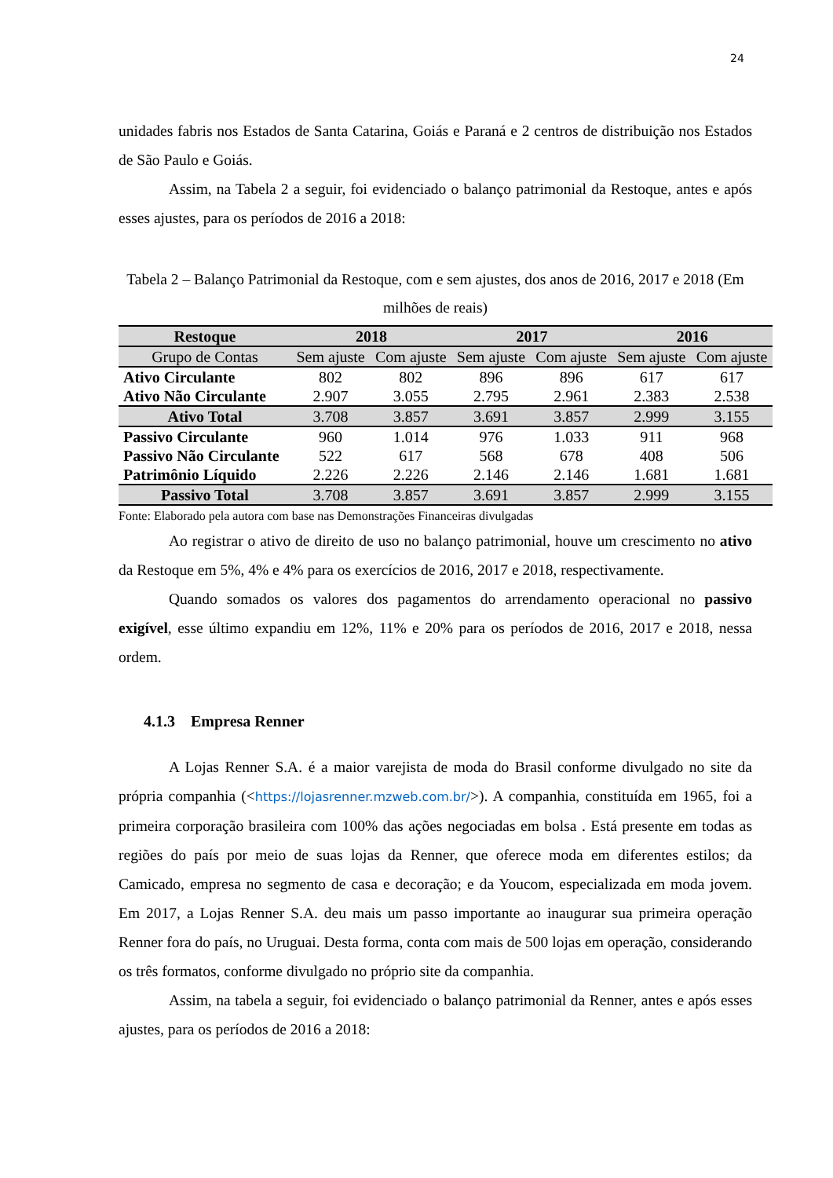24
unidades fabris nos Estados de Santa Catarina, Goiás e Paraná e 2 centros de distribuição nos Estados de São Paulo e Goiás.
Assim, na Tabela 2 a seguir, foi evidenciado o balanço patrimonial da Restoque, antes e após esses ajustes, para os períodos de 2016 a 2018:
Tabela 2 – Balanço Patrimonial da Restoque, com e sem ajustes, dos anos de 2016, 2017 e 2018 (Em milhões de reais)
| Restoque | 2018 | | 2017 | | 2016 | |
| --- | --- | --- | --- | --- | --- | --- |
| Grupo de Contas | Sem ajuste | Com ajuste | Sem ajuste | Com ajuste | Sem ajuste | Com ajuste |
| Ativo Circulante | 802 | 802 | 896 | 896 | 617 | 617 |
| Ativo Não Circulante | 2.907 | 3.055 | 2.795 | 2.961 | 2.383 | 2.538 |
| Ativo Total | 3.708 | 3.857 | 3.691 | 3.857 | 2.999 | 3.155 |
| Passivo Circulante | 960 | 1.014 | 976 | 1.033 | 911 | 968 |
| Passivo Não Circulante | 522 | 617 | 568 | 678 | 408 | 506 |
| Patrimônio Líquido | 2.226 | 2.226 | 2.146 | 2.146 | 1.681 | 1.681 |
| Passivo Total | 3.708 | 3.857 | 3.691 | 3.857 | 2.999 | 3.155 |
Fonte: Elaborado pela autora com base nas Demonstrações Financeiras divulgadas
Ao registrar o ativo de direito de uso no balanço patrimonial, houve um crescimento no ativo da Restoque em 5%, 4% e 4% para os exercícios de 2016, 2017 e 2018, respectivamente.
Quando somados os valores dos pagamentos do arrendamento operacional no passivo exigível, esse último expandiu em 12%, 11% e 20% para os períodos de 2016, 2017 e 2018, nessa ordem.
4.1.3 Empresa Renner
A Lojas Renner S.A. é a maior varejista de moda do Brasil conforme divulgado no site da própria companhia (<https://lojasrenner.mzweb.com.br/>). A companhia, constituída em 1965, foi a primeira corporação brasileira com 100% das ações negociadas em bolsa . Está presente em todas as regiões do país por meio de suas lojas da Renner, que oferece moda em diferentes estilos; da Camicado, empresa no segmento de casa e decoração; e da Youcom, especializada em moda jovem. Em 2017, a Lojas Renner S.A. deu mais um passo importante ao inaugurar sua primeira operação Renner fora do país, no Uruguai. Desta forma, conta com mais de 500 lojas em operação, considerando os três formatos, conforme divulgado no próprio site da companhia.
Assim, na tabela a seguir, foi evidenciado o balanço patrimonial da Renner, antes e após esses ajustes, para os períodos de 2016 a 2018: